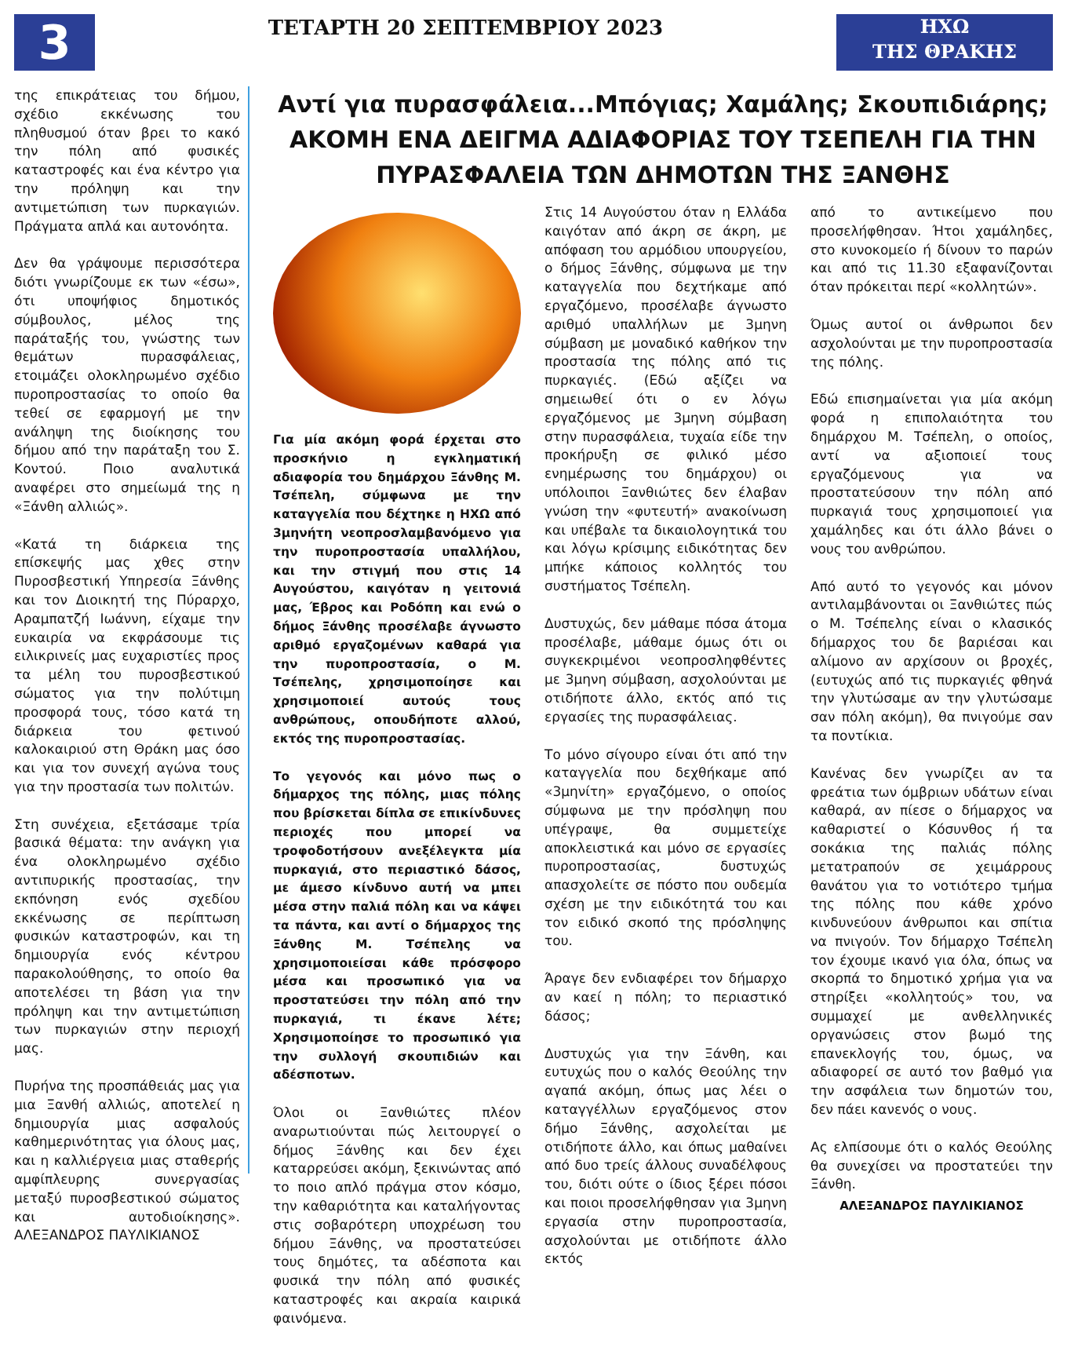3
ΤΕΤΑΡΤΗ 20 ΣΕΠΤΕΜΒΡΙΟΥ 2023
ΗΧΩ
ΤΗΣ ΘΡΑΚΗΣ
της επικράτειας του δήμου, σχέδιο εκκένωσης του πληθυσμού όταν βρει το κακό την πόλη από φυσικές καταστροφές και ένα κέντρο για την πρόληψη και την αντιμετώπιση των πυρκαγιών. Πράγματα απλά και αυτονόητα.
Δεν θα γράψουμε περισσότερα διότι γνωρίζουμε εκ των «έσω», ότι υποψήφιος δημοτικός σύμβουλος, μέλος της παράταξής του, γνώστης των θεμάτων πυρασφάλειας, ετοιμάζει ολοκληρωμένο σχέδιο πυροπροστασίας το οποίο θα τεθεί σε εφαρμογή με την ανάληψη της διοίκησης του δήμου από την παράταξη του Σ. Κοντού. Ποιο αναλυτικά αναφέρει στο σημείωμά της η «Ξάνθη αλλιώς».
«Κατά τη διάρκεια της επίσκεψής μας χθες στην Πυροσβεστική Υπηρεσία Ξάνθης και τον Διοικητή της Πύραρχο, Αραμπατζή Ιωάννη, είχαμε την ευκαιρία να εκφράσουμε τις ειλικρινείς μας ευχαριστίες προς τα μέλη του πυροσβεστικού σώματος για την πολύτιμη προσφορά τους, τόσο κατά τη διάρκεια του φετινού καλοκαιριού στη Θράκη μας όσο και για τον συνεχή αγώνα τους για την προστασία των πολιτών.
Στη συνέχεια, εξετάσαμε τρία βασικά θέματα: την ανάγκη για ένα ολοκληρωμένο σχέδιο αντιπυρικής προστασίας, την εκπόνηση ενός σχεδίου εκκένωσης σε περίπτωση φυσικών καταστροφών, και τη δημιουργία ενός κέντρου παρακολούθησης, το οποίο θα αποτελέσει τη βάση για την πρόληψη και την αντιμετώπιση των πυρκαγιών στην περιοχή μας.
Πυρήνα της προσπάθειάς μας για μια Ξανθή αλλιώς, αποτελεί η δημιουργία μιας ασφαλούς καθημερινότητας για όλους μας, και η καλλιέργεια μιας σταθερής αμφίπλευρης συνεργασίας μεταξύ πυροσβεστικού σώματος και αυτοδιοίκησης». ΑΛΕΞΑΝΔΡΟΣ ΠΑΥΛΙΚΙΑΝΟΣ
Αντί για πυρασφάλεια...Μπόγιας; Χαμάλης; Σκουπιδιάρης; ΑΚΟΜΗ ΕΝΑ ΔΕΙΓΜΑ ΑΔΙΑΦΟΡΙΑΣ ΤΟΥ ΤΣΕΠΕΛΗ ΓΙΑ ΤΗΝ ΠΥΡΑΣΦΑΛΕΙΑ ΤΩΝ ΔΗΜΟΤΩΝ ΤΗΣ ΞΑΝΘΗΣ
Για μία ακόμη φορά έρχεται στο προσκήνιο η εγκληματική αδιαφορία του δημάρχου Ξάνθης Μ. Τσέπελη, σύμφωνα με την καταγγελία που δέχτηκε η ΗΧΩ από 3μηνήτη νεοπροσλαμβανόμενο για την πυροπροστασία υπαλλήλου, και την στιγμή που στις 14 Αυγούστου, καιγόταν η γειτονιά μας, Έβρος και Ροδόπη και ενώ ο δήμος Ξάνθης προσέλαβε άγνωστο αριθμό εργαζομένων καθαρά για την πυροπροστασία, ο Μ. Τσέπελης, χρησιμοποίησε και χρησιμοποιεί αυτούς τους ανθρώπους, οπουδήποτε αλλού, εκτός της πυροπροστασίας.
Το γεγονός και μόνο πως ο δήμαρχος της πόλης, μιας πόλης που βρίσκεται δίπλα σε επικίνδυνες περιοχές που μπορεί να τροφοδοτήσουν ανεξέλεγκτα μία πυρκαγιά, στο περιαστικό δάσος, με άμεσο κίνδυνο αυτή να μπει μέσα στην παλιά πόλη και να κάψει τα πάντα, και αντί ο δήμαρχος της Ξάνθης Μ. Τσέπελης να χρησιμοποιείσαι κάθε πρόσφορο μέσα και προσωπικό για να προστατεύσει την πόλη από την πυρκαγιά, τι έκανε λέτε; Χρησιμοποίησε το προσωπικό για την συλλογή σκουπιδιών και αδέσποτων.
Όλοι οι Ξανθιώτες πλέον αναρωτιούνται πώς λειτουργεί ο δήμος Ξάνθης και δεν έχει καταρρεύσει ακόμη, ξεκινώντας από το ποιο απλό πράγμα στον κόσμο, την καθαριότητα και καταλήγοντας στις σοβαρότερη υποχρέωση του δήμου Ξάνθης, να προστατεύσει τους δημότες, τα αδέσποτα και φυσικά την πόλη από φυσικές καταστροφές και ακραία καιρικά φαινόμενα.
Στις 14 Αυγούστου όταν η Ελλάδα καιγόταν από άκρη σε άκρη, με απόφαση του αρμόδιου υπουργείου, ο δήμος Ξάνθης, σύμφωνα με την καταγγελία που δεχτήκαμε από εργαζόμενο, προσέλαβε άγνωστο αριθμό υπαλλήλων με 3μηνη σύμβαση με μοναδικό καθήκον την προστασία της πόλης από τις πυρκαγιές. (Εδώ αξίζει να σημειωθεί ότι ο εν λόγω εργαζόμενος με 3μηνη σύμβαση στην πυρασφάλεια, τυχαία είδε την προκήρυξη σε φιλικό μέσο ενημέρωσης του δημάρχου) οι υπόλοιποι Ξανθιώτες δεν έλαβαν γνώση την «φυτευτή» ανακοίνωση και υπέβαλε τα δικαιολογητικά του και λόγω κρίσιμης ειδικότητας δεν μπήκε κάποιος κολλητός του συστήματος Τσέπελη.
Δυστυχώς, δεν μάθαμε πόσα άτομα προσέλαβε, μάθαμε όμως ότι οι συγκεκριμένοι νεοπροσληφθέντες με 3μηνη σύμβαση, ασχολούνται με οτιδήποτε άλλο, εκτός από τις εργασίες της πυρασφάλειας.
Το μόνο σίγουρο είναι ότι από την καταγγελία που δεχθήκαμε από «3μηνίτη» εργαζόμενο, ο οποίος σύμφωνα με την πρόσληψη που υπέγραψε, θα συμμετείχε αποκλειστικά και μόνο σε εργασίες πυροπροστασίας, δυστυχώς απασχολείτε σε πόστο που ουδεμία σχέση με την ειδικότητά του και τον ειδικό σκοπό της πρόσληψης του.
Άραγε δεν ενδιαφέρει τον δήμαρχο αν καεί η πόλη; το περιαστικό δάσος;
Δυστυχώς για την Ξάνθη, και ευτυχώς που ο καλός Θεούλης την αγαπά ακόμη, όπως μας λέει ο καταγγέλλων εργαζόμενος στον δήμο Ξάνθης, ασχολείται με οτιδήποτε άλλο, και όπως μαθαίνει από δυο τρείς άλλους συναδέλφους του, διότι ούτε ο ίδιος ξέρει πόσοι και ποιοι προσελήφθησαν για 3μηνη εργασία στην πυροπροστασία, ασχολούνται με οτιδήποτε άλλο εκτός
από το αντικείμενο που προσελήφθησαν. Ήτοι χαμάλη­δες, στο κυνοκομείο ή δίνουν το παρών και από τις 11.30 εξαφανίζονται όταν πρόκειται περί «κολλητών».
Όμως αυτοί οι άνθρωποι δεν ασχολούνται με την πυροπροστασία της πόλης.
Εδώ επισημαίνεται για μία ακόμη φορά η επιπολαιότητα του δημάρχου Μ. Τσέπελη, ο οποίος, αντί να αξιοποιεί τους εργαζόμενους για να προστατεύσουν την πόλη από πυρκαγιά τους χρησιμοποιεί για χαμάλη­δες και ότι άλλο βάνει ο νους του ανθρώπου.
Από αυτό το γεγονός και μόνον αντιλαμβάνονται οι Ξανθιώτες πώς ο Μ. Τσέπελης είναι ο κλασικός δήμαρχος του δε βαριέσαι και αλίμονο αν αρχίσουν οι βροχές, (ευτυχώς από τις πυρκαγιές φθηνά την γλυτώσαμε αν την γλυτώσαμε σαν πόλη ακόμη), θα πνιγούμε σαν τα ποντίκια.
Κανένας δεν γνωρίζει αν τα φρεάτια των όμβριων υδάτων είναι καθαρά, αν πίεσε ο δήμαρχος να καθαριστεί ο Κόσυνθος ή τα σοκάκια της παλιάς πόλης μετατραπούν σε χειμάρρους θανάτου για το νοτιότερο τμήμα της πόλης που κάθε χρόνο κινδυνεύουν άνθρωποι και σπίτια να πνιγούν. Τον δήμαρχο Τσέπελη τον έχουμε ικανό για όλα, όπως να σκορπά το δημοτικό χρήμα για να στηρίξει «κολλητούς» του, να συμμαχεί με ανθελληνικές οργανώσεις στον βωμό της επανεκλογής του, όμως, να αδιαφορεί σε αυτό τον βαθμό για την ασφάλεια των δημοτών του, δεν πάει κανενός ο νους.
Ας ελπίσουμε ότι ο καλός Θεούλης θα συνεχίσει να προστατεύει την Ξάνθη.
ΑΛΕΞΑΝΔΡΟΣ ΠΑΥΛΙΚΙΑΝΟΣ